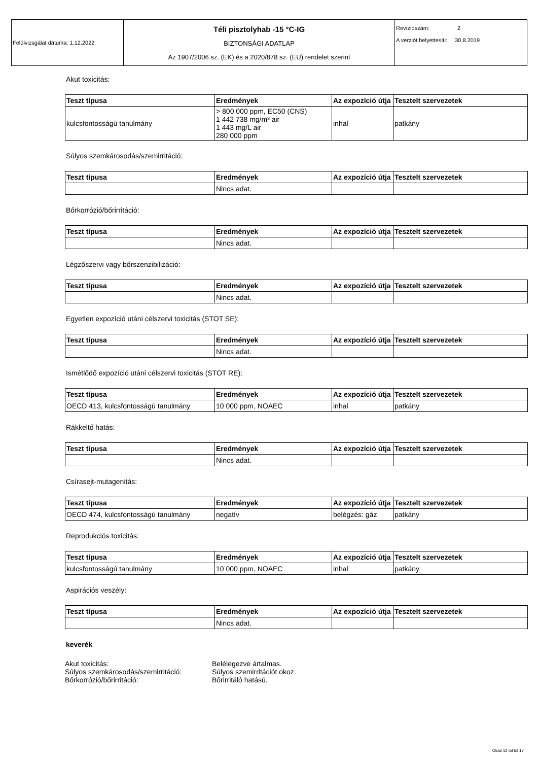| Felülvizsgálat dátuma: 1.12.2022 | Téli pisztolyhab -15 °C-IG BIZTONSÁGI ADATLAP Az 1907/2006 sz. (EK) és a 2020/878 sz. (EU) rendelet szerint | Revíziószám: 2 A verziót helyettesíti: 30.8.2019 |
Akut toxicitás:
| Teszt típusa | Eredmények | Az expozíció útja | Tesztelt szervezetek |
| --- | --- | --- | --- |
| kulcsfontosságú tanulmány | > 800 000 ppm, EC50 (CNS) 1 442 738 mg/m³ air 1 443 mg/L air 280 000 ppm | inhal | patkány |
Súlyos szemkárosodás/szemirritáció:
| Teszt típusa | Eredmények | Az expozíció útja | Tesztelt szervezetek |
| --- | --- | --- | --- |
| | Nincs adat. | | |
Bőrkorrózió/bőrirritáció:
| Teszt típusa | Eredmények | Az expozíció útja | Tesztelt szervezetek |
| --- | --- | --- | --- |
| | Nincs adat. | | |
Légzőszervi vagy bőrszenzibilizáció:
| Teszt típusa | Eredmények | Az expozíció útja | Tesztelt szervezetek |
| --- | --- | --- | --- |
| | Nincs adat. | | |
Egyetlen expozíció utáni célszervi toxicitás (STOT SE):
| Teszt típusa | Eredmények | Az expozíció útja | Tesztelt szervezetek |
| --- | --- | --- | --- |
| | Nincs adat. | | |
Ismétlődő expozíció utáni célszervi toxicitás (STOT RE):
| Teszt típusa | Eredmények | Az expozíció útja | Tesztelt szervezetek |
| --- | --- | --- | --- |
| OECD 413, kulcsfontosságú tanulmány | 10 000 ppm, NOAEC | inhal | patkány |
Rákkeltő hatás:
| Teszt típusa | Eredmények | Az expozíció útja | Tesztelt szervezetek |
| --- | --- | --- | --- |
| | Nincs adat. | | |
Csírasejt-mutagenitás:
| Teszt típusa | Eredmények | Az expozíció útja | Tesztelt szervezetek |
| --- | --- | --- | --- |
| OECD 474, kulcsfontosságú tanulmány | negatív | belégzés: gáz | patkány |
Reprodukciós toxicitás:
| Teszt típusa | Eredmények | Az expozíció útja | Tesztelt szervezetek |
| --- | --- | --- | --- |
| kulcsfontosságú tanulmány | 10 000 ppm, NOAEC | inhal | patkány |
Aspirációs veszély:
| Teszt típusa | Eredmények | Az expozíció útja | Tesztelt szervezetek |
| --- | --- | --- | --- |
| | Nincs adat. | | |
keverék
Akut toxicitás: Belélegezve ártalmas.
Súlyos szemkárosodás/szemirritáció: Súlyos szemirritációt okoz.
Bőrkorrózió/bőrirritáció: Bőrirritáló hatású.
Oldal 12 tól től 17